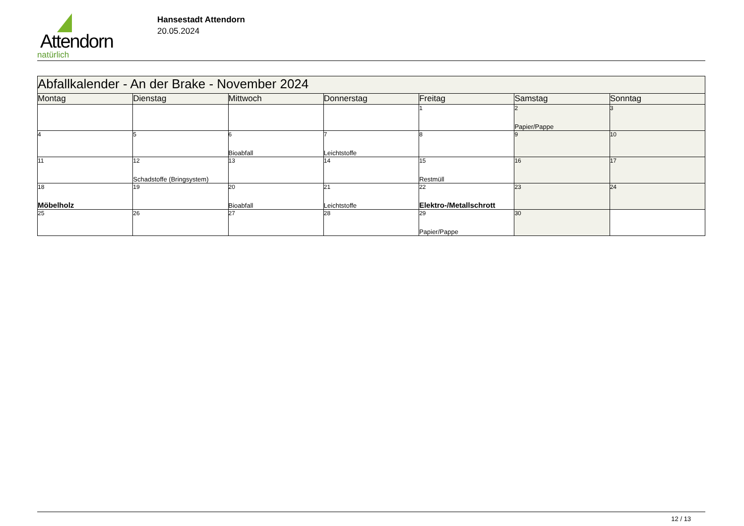Attendorn
natürlich
Hansestadt Attendorn
20.05.2024
| Abfallkalender - An der Brake - November 2024 | | | | | | |
| --- | --- | --- | --- | --- | --- | --- |
| Montag | Dienstag | Mittwoch | Donnerstag | Freitag | Samstag | Sonntag |
| | | | | 1 | 2 Papier/Pappe | 3 |
| 4 | 5 | 6 Bioabfall | 7 Leichtstoffe | 8 | 9 | 10 |
| 11 | 12 Schadstoffe (Bringsystem) | 13 | 14 | 15 Restmüll | 16 | 17 |
| 18 Möbelholz | 19 | 20 Bioabfall | 21 Leichtstoffe | 22 Elektro-/Metallschrott | 23 | 24 |
| 25 | 26 | 27 | 28 | 29 Papier/Pappe | 30 | |
12 / 13